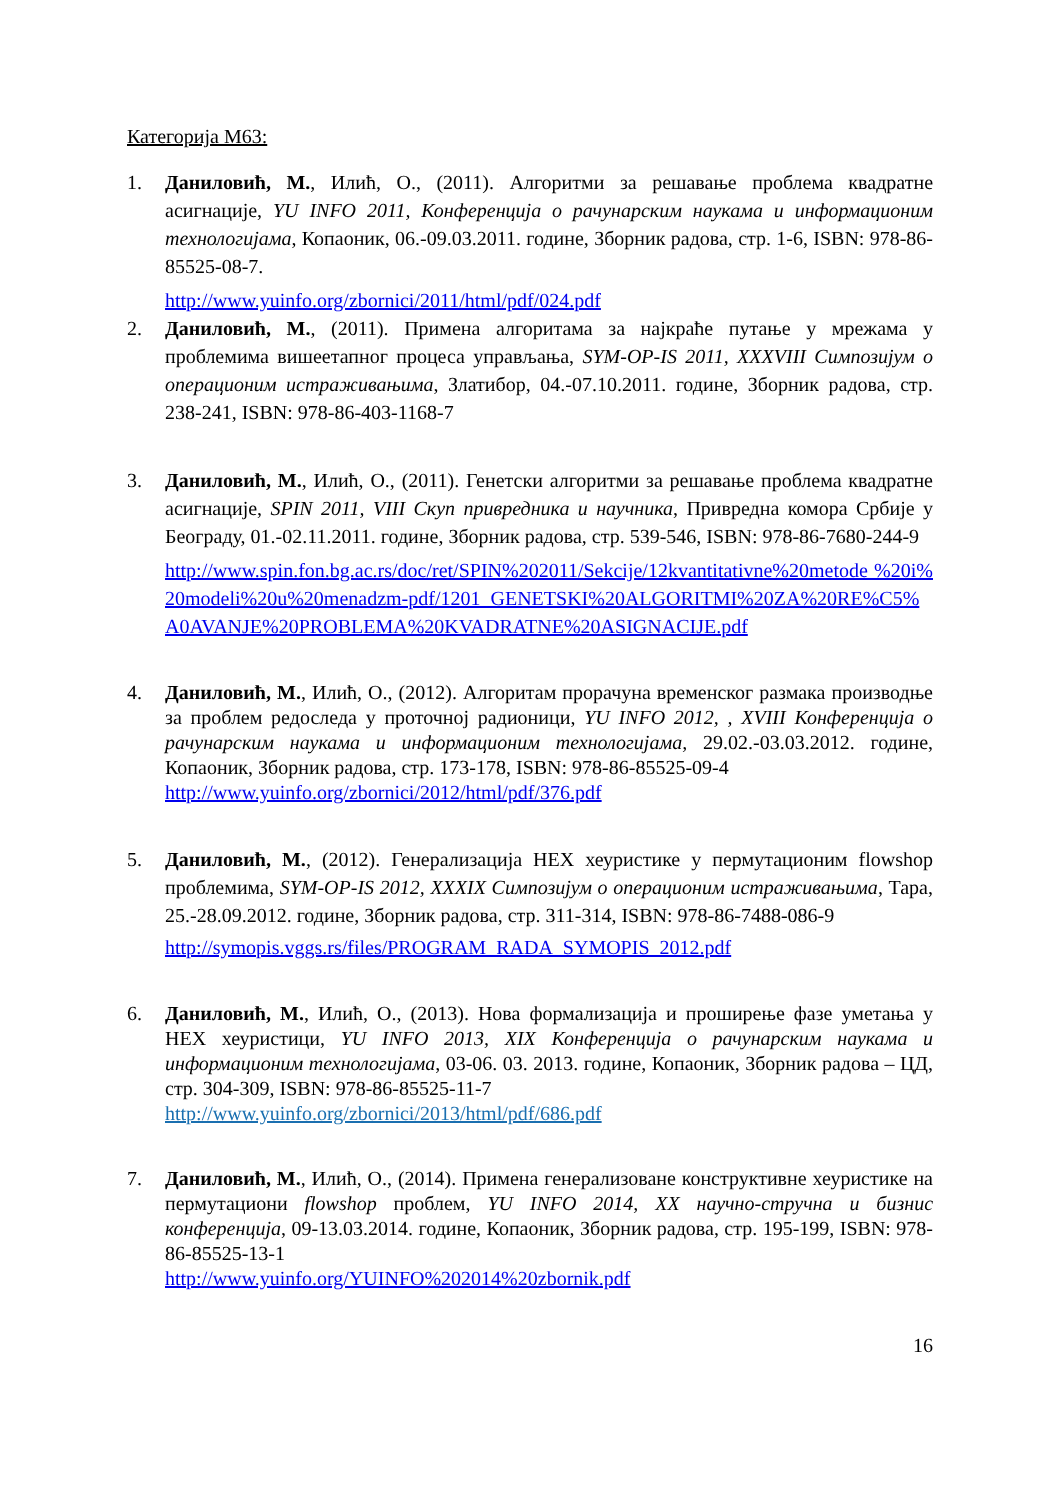Категорија М63:
1. Даниловић, М., Илић, О., (2011). Алгоритми за решавање проблема квадратне асигнације, YU INFO 2011, Конференција о рачунарским наукама и информационим технологијама, Копаоник, 06.-09.03.2011. године, Зборник радова, стр. 1-6, ISBN: 978-86-85525-08-7.
http://www.yuinfo.org/zbornici/2011/html/pdf/024.pdf
2. Даниловић, М., (2011). Примена алгоритама за најкраће путање у мрежама у проблемима вишеетапног процеса управљања, SYM-OP-IS 2011, XXXVIII Симпозијум о операционим истраживањима, Златибор, 04.-07.10.2011. године, Зборник радова, стр. 238-241, ISBN: 978-86-403-1168-7
3. Даниловић, М., Илић, О., (2011). Генетски алгоритми за решавање проблема квадратне асигнације, SPIN 2011, VIII Скуп привредника и научника, Привредна комора Србије у Београду, 01.-02.11.2011. године, Зборник радова, стр. 539-546, ISBN: 978-86-7680-244-9
http://www.spin.fon.bg.ac.rs/doc/ret/SPIN%202011/Sekcije/12kvantitativne%20metode %20i%20modeli%20u%20menadzm-pdf/1201_GENETSKI%20ALGORITMI%20ZA%20RE%C5%A0AVANJE%20PROBLEMA%20KVADRATNE%20ASIGNACIJE.pdf
4. Даниловић, М., Илић, О., (2012). Алгоритам прорачуна временског размака производње за проблем редоследа у проточној радионици, YU INFO 2012, , XVIII Конференција о рачунарским наукама и информационим технологијама, 29.02.-03.03.2012. године, Копаоник, Зборник радова, стр. 173-178, ISBN: 978-86-85525-09-4
http://www.yuinfo.org/zbornici/2012/html/pdf/376.pdf
5. Даниловић, М., (2012). Генерализација HEX хеуристике у пермутационим flowshop проблемима, SYM-OP-IS 2012, XXXIX Симпозијум о операционим истраживањима, Тара, 25.-28.09.2012. године, Зборник радова, стр. 311-314, ISBN: 978-86-7488-086-9
http://symopis.vggs.rs/files/PROGRAM_RADA_SYMOPIS_2012.pdf
6. Даниловић, М., Илић, О., (2013). Нова формализација и проширење фазе уметања у HEX хеуристици, YU INFO 2013, XIX Конференција о рачунарским наукама и информационим технологијама, 03-06. 03. 2013. године, Копаоник, Зборник радова – ЦД, стр. 304-309, ISBN: 978-86-85525-11-7
http://www.yuinfo.org/zbornici/2013/html/pdf/686.pdf
7. Даниловић, М., Илић, О., (2014). Примена генерализоване конструктивне хеуристике на пермутациони flowshop проблем, YU INFO 2014, XX научно-стручна и бизнис конференција, 09-13.03.2014. године, Копаоник, Зборник радова, стр. 195-199, ISBN: 978-86-85525-13-1
http://www.yuinfo.org/YUINFO%202014%20zbornik.pdf
16